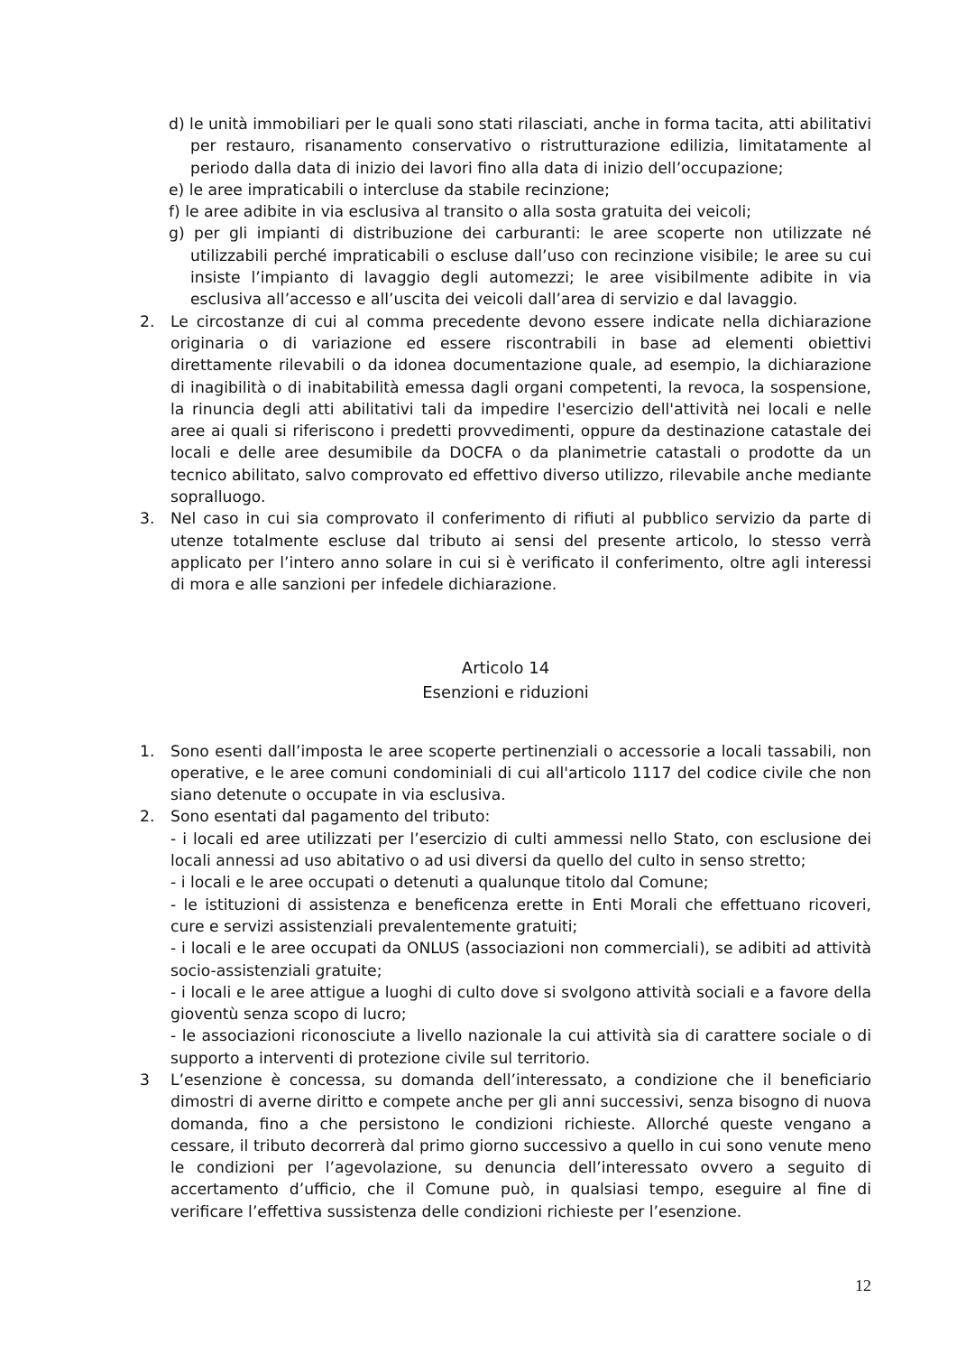d) le unità immobiliari per le quali sono stati rilasciati, anche in forma tacita, atti abilitativi per restauro, risanamento conservativo o ristrutturazione edilizia, limitatamente al periodo dalla data di inizio dei lavori fino alla data di inizio dell’occupazione;
e) le aree impraticabili o intercluse da stabile recinzione;
f) le aree adibite in via esclusiva al transito o alla sosta gratuita dei veicoli;
g) per gli impianti di distribuzione dei carburanti: le aree scoperte non utilizzate né utilizzabili perché impraticabili o escluse dall’uso con recinzione visibile; le aree su cui insiste l’impianto di lavaggio degli automezzi; le aree visibilmente adibite in via esclusiva all’accesso e all’uscita dei veicoli dall’area di servizio e dal lavaggio.
2. Le circostanze di cui al comma precedente devono essere indicate nella dichiarazione originaria o di variazione ed essere riscontrabili in base ad elementi obiettivi direttamente rilevabili o da idonea documentazione quale, ad esempio, la dichiarazione di inagibilità o di inabitabilità emessa dagli organi competenti, la revoca, la sospensione, la rinuncia degli atti abilitativi tali da impedire l'esercizio dell'attività nei locali e nelle aree ai quali si riferiscono i predetti provvedimenti, oppure da destinazione catastale dei locali e delle aree desumibile da DOCFA o da planimetrie catastali o prodotte da un tecnico abilitato, salvo comprovato ed effettivo diverso utilizzo, rilevabile anche mediante sopralluogo.
3. Nel caso in cui sia comprovato il conferimento di rifiuti al pubblico servizio da parte di utenze totalmente escluse dal tributo ai sensi del presente articolo, lo stesso verrà applicato per l’intero anno solare in cui si è verificato il conferimento, oltre agli interessi di mora e alle sanzioni per infedele dichiarazione.
Articolo 14
Esenzioni e riduzioni
1. Sono esenti dall’imposta le aree scoperte pertinenziali o accessorie a locali tassabili, non operative, e le aree comuni condominiali di cui all'articolo 1117 del codice civile che non siano detenute o occupate in via esclusiva.
2. Sono esentati dal pagamento del tributo:
- i locali ed aree utilizzati per l’esercizio di culti ammessi nello Stato, con esclusione dei locali annessi ad uso abitativo o ad usi diversi da quello del culto in senso stretto;
- i locali e le aree occupati o detenuti a qualunque titolo dal Comune;
- le istituzioni di assistenza e beneficenza erette in Enti Morali che effettuano ricoveri, cure e servizi assistenziali prevalentemente gratuiti;
- i locali e le aree occupati da ONLUS (associazioni non commerciali), se adibiti ad attività socio-assistenziali gratuite;
- i locali e le aree attigue a luoghi di culto dove si svolgono attività sociali e a favore della gioventù senza scopo di lucro;
- le associazioni riconosciute a livello nazionale la cui attività sia di carattere sociale o di supporto a interventi di protezione civile sul territorio.
3 L’esenzione è concessa, su domanda dell’interessato, a condizione che il beneficiario dimostri di averne diritto e compete anche per gli anni successivi, senza bisogno di nuova domanda, fino a che persistono le condizioni richieste. Allorché queste vengano a cessare, il tributo decorrerà dal primo giorno successivo a quello in cui sono venute meno le condizioni per l’agevolazione, su denuncia dell’interessato ovvero a seguito di accertamento d’ufficio, che il Comune può, in qualsiasi tempo, eseguire al fine di verificare l’effettiva sussistenza delle condizioni richieste per l’esenzione.
12